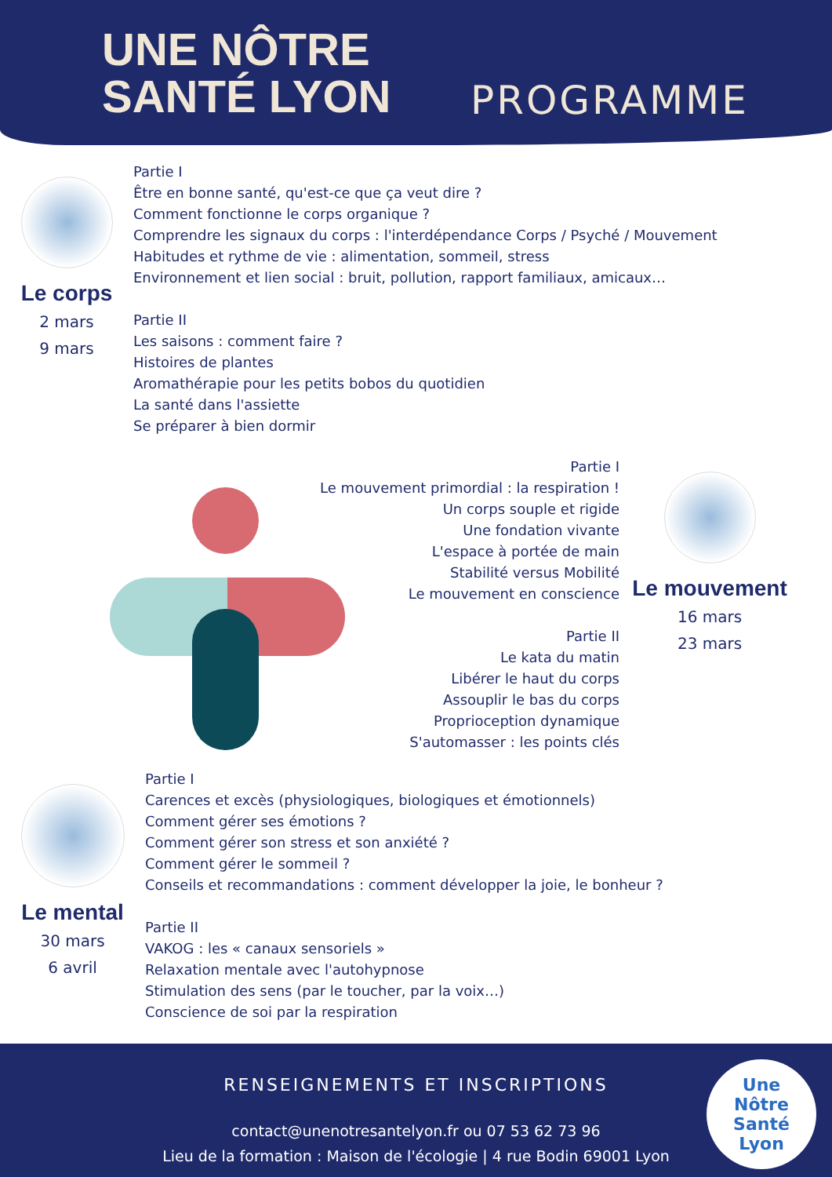UNE NÔTRE SANTÉ LYON
PROGRAMME
Le corps
2 mars
9 mars
Partie I
Être en bonne santé, qu'est-ce que ça veut dire ?
Comment fonctionne le corps organique ?
Comprendre les signaux du corps : l'interdépendance Corps / Psyché / Mouvement
Habitudes et rythme de vie : alimentation, sommeil, stress
Environnement et lien social : bruit, pollution, rapport familiaux, amicaux…
Partie II
Les saisons : comment faire ?
Histoires de plantes
Aromathérapie pour les petits bobos du quotidien
La santé dans l'assiette
Se préparer à bien dormir
Partie I
Le mouvement primordial : la respiration !
Un corps souple et rigide
Une fondation vivante
L'espace à portée de main
Stabilité versus Mobilité
Le mouvement en conscience
Partie II
Le kata du matin
Libérer le haut du corps
Assouplir le bas du corps
Proprioception dynamique
S'automasser : les points clés
Le mouvement
16 mars
23 mars
Le mental
30 mars
6 avril
Partie I
Carences et excès (physiologiques, biologiques et émotionnels)
Comment gérer ses émotions ?
Comment gérer son stress et son anxiété ?
Comment gérer le sommeil ?
Conseils et recommandations : comment développer la joie, le bonheur ?
Partie II
VAKOG : les « canaux sensoriels »
Relaxation mentale avec l'autohypnose
Stimulation des sens (par le toucher, par la voix…)
Conscience de soi par la respiration
RENSEIGNEMENTS ET INSCRIPTIONS
contact@unenotresantelyon.fr ou 07 53 62 73 96
Lieu de la formation : Maison de l'écologie | 4 rue Bodin 69001 Lyon
Une
Nôtre
Santé
Lyon